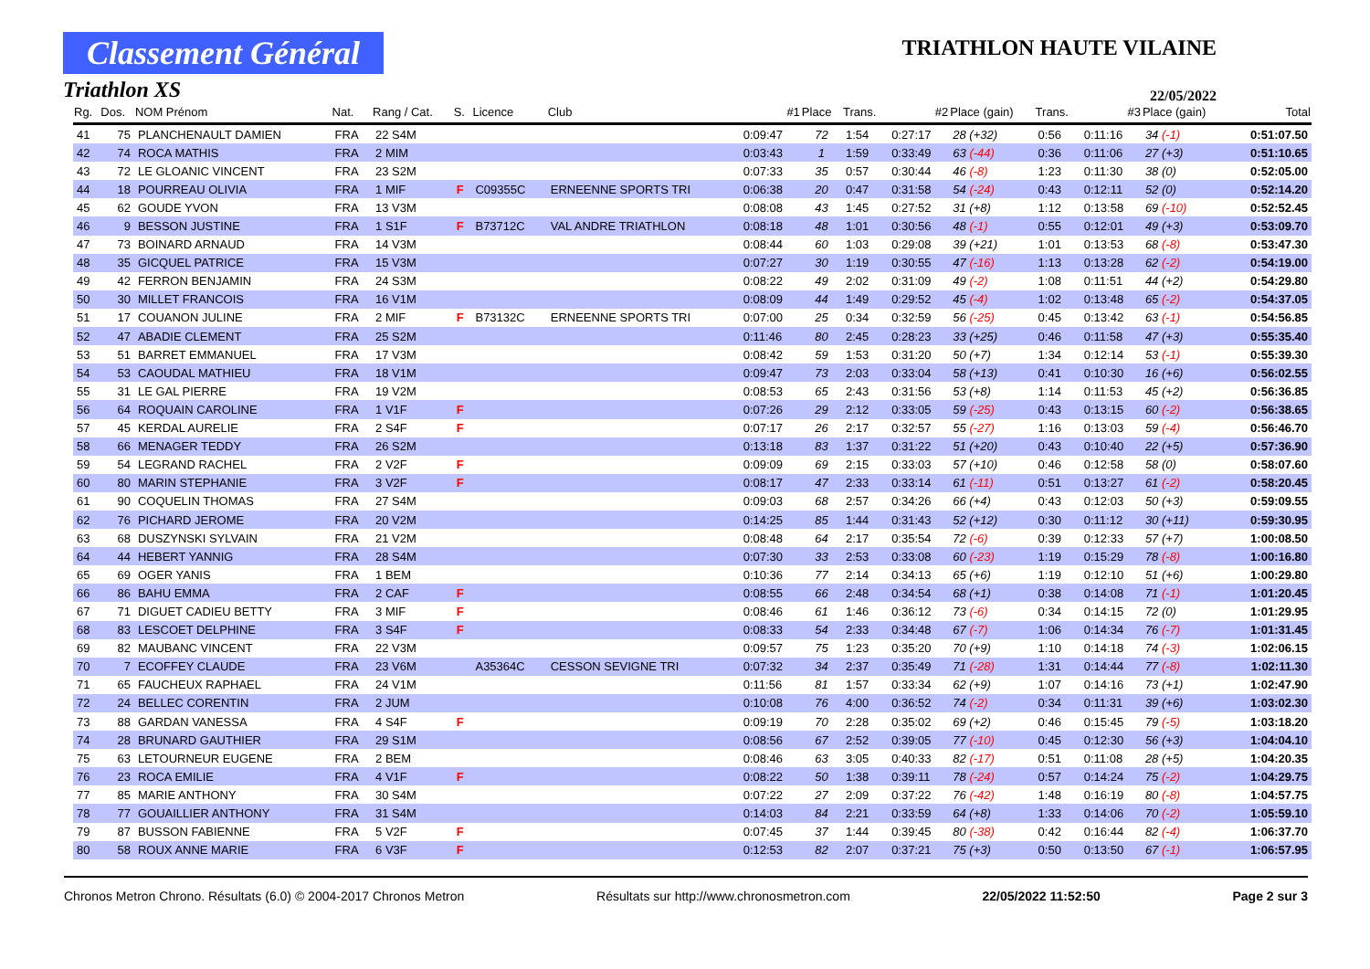Classement Général
Triathlon XS
TRIATHLON HAUTE VILAINE
22/05/2022
| Rg. | Dos. | NOM Prénom | Nat. | Rang / Cat. | S. | Licence | Club | #1 | Place | Trans. | #2 | Place (gain) | Trans. | #3 | Place (gain) | Total |
| --- | --- | --- | --- | --- | --- | --- | --- | --- | --- | --- | --- | --- | --- | --- | --- | --- |
| 41 | 75 | PLANCHENAULT DAMIEN | FRA | 22 S4M | | | | 0:09:47 | 72 | 1:54 | 0:27:17 | 28 (+32) | 0:56 | 0:11:16 | 34 (-1) | 0:51:07.50 |
| 42 | 74 | ROCA MATHIS | FRA | 2 MIM | | | | 0:03:43 | 1 | 1:59 | 0:33:49 | 63 (-44) | 0:36 | 0:11:06 | 27 (+3) | 0:51:10.65 |
| 43 | 72 | LE GLOANIC VINCENT | FRA | 23 S2M | | | | 0:07:33 | 35 | 0:57 | 0:30:44 | 46 (-8) | 1:23 | 0:11:30 | 38 (0) | 0:52:05.00 |
| 44 | 18 | POURREAU OLIVIA | FRA | 1 MIF | F | C09355C | ERNEENNE SPORTS TRI | 0:06:38 | 20 | 0:47 | 0:31:58 | 54 (-24) | 0:43 | 0:12:11 | 52 (0) | 0:52:14.20 |
| 45 | 62 | GOUDE YVON | FRA | 13 V3M | | | | 0:08:08 | 43 | 1:45 | 0:27:52 | 31 (+8) | 1:12 | 0:13:58 | 69 (-10) | 0:52:52.45 |
| 46 | 9 | BESSON JUSTINE | FRA | 1 S1F | F | B73712C | VAL ANDRE TRIATHLON | 0:08:18 | 48 | 1:01 | 0:30:56 | 48 (-1) | 0:55 | 0:12:01 | 49 (+3) | 0:53:09.70 |
| 47 | 73 | BOINARD ARNAUD | FRA | 14 V3M | | | | 0:08:44 | 60 | 1:03 | 0:29:08 | 39 (+21) | 1:01 | 0:13:53 | 68 (-8) | 0:53:47.30 |
| 48 | 35 | GICQUEL PATRICE | FRA | 15 V3M | | | | 0:07:27 | 30 | 1:19 | 0:30:55 | 47 (-16) | 1:13 | 0:13:28 | 62 (-2) | 0:54:19.00 |
| 49 | 42 | FERRON BENJAMIN | FRA | 24 S3M | | | | 0:08:22 | 49 | 2:02 | 0:31:09 | 49 (-2) | 1:08 | 0:11:51 | 44 (+2) | 0:54:29.80 |
| 50 | 30 | MILLET FRANCOIS | FRA | 16 V1M | | | | 0:08:09 | 44 | 1:49 | 0:29:52 | 45 (-4) | 1:02 | 0:13:48 | 65 (-2) | 0:54:37.05 |
| 51 | 17 | COUANON JULINE | FRA | 2 MIF | F | B73132C | ERNEENNE SPORTS TRI | 0:07:00 | 25 | 0:34 | 0:32:59 | 56 (-25) | 0:45 | 0:13:42 | 63 (-1) | 0:54:56.85 |
| 52 | 47 | ABADIE CLEMENT | FRA | 25 S2M | | | | 0:11:46 | 80 | 2:45 | 0:28:23 | 33 (+25) | 0:46 | 0:11:58 | 47 (+3) | 0:55:35.40 |
| 53 | 51 | BARRET EMMANUEL | FRA | 17 V3M | | | | 0:08:42 | 59 | 1:53 | 0:31:20 | 50 (+7) | 1:34 | 0:12:14 | 53 (-1) | 0:55:39.30 |
| 54 | 53 | CAOUDAL MATHIEU | FRA | 18 V1M | | | | 0:09:47 | 73 | 2:03 | 0:33:04 | 58 (+13) | 0:41 | 0:10:30 | 16 (+6) | 0:56:02.55 |
| 55 | 31 | LE GAL PIERRE | FRA | 19 V2M | | | | 0:08:53 | 65 | 2:43 | 0:31:56 | 53 (+8) | 1:14 | 0:11:53 | 45 (+2) | 0:56:36.85 |
| 56 | 64 | ROQUAIN CAROLINE | FRA | 1 V1F | F | | | 0:07:26 | 29 | 2:12 | 0:33:05 | 59 (-25) | 0:43 | 0:13:15 | 60 (-2) | 0:56:38.65 |
| 57 | 45 | KERDAL AURELIE | FRA | 2 S4F | F | | | 0:07:17 | 26 | 2:17 | 0:32:57 | 55 (-27) | 1:16 | 0:13:03 | 59 (-4) | 0:56:46.70 |
| 58 | 66 | MENAGER TEDDY | FRA | 26 S2M | | | | 0:13:18 | 83 | 1:37 | 0:31:22 | 51 (+20) | 0:43 | 0:10:40 | 22 (+5) | 0:57:36.90 |
| 59 | 54 | LEGRAND RACHEL | FRA | 2 V2F | F | | | 0:09:09 | 69 | 2:15 | 0:33:03 | 57 (+10) | 0:46 | 0:12:58 | 58 (0) | 0:58:07.60 |
| 60 | 80 | MARIN STEPHANIE | FRA | 3 V2F | F | | | 0:08:17 | 47 | 2:33 | 0:33:14 | 61 (-11) | 0:51 | 0:13:27 | 61 (-2) | 0:58:20.45 |
| 61 | 90 | COQUELIN THOMAS | FRA | 27 S4M | | | | 0:09:03 | 68 | 2:57 | 0:34:26 | 66 (+4) | 0:43 | 0:12:03 | 50 (+3) | 0:59:09.55 |
| 62 | 76 | PICHARD JEROME | FRA | 20 V2M | | | | 0:14:25 | 85 | 1:44 | 0:31:43 | 52 (+12) | 0:30 | 0:11:12 | 30 (+11) | 0:59:30.95 |
| 63 | 68 | DUSZYNSKI SYLVAIN | FRA | 21 V2M | | | | 0:08:48 | 64 | 2:17 | 0:35:54 | 72 (-6) | 0:39 | 0:12:33 | 57 (+7) | 1:00:08.50 |
| 64 | 44 | HEBERT YANNIG | FRA | 28 S4M | | | | 0:07:30 | 33 | 2:53 | 0:33:08 | 60 (-23) | 1:19 | 0:15:29 | 78 (-8) | 1:00:16.80 |
| 65 | 69 | OGER YANIS | FRA | 1 BEM | | | | 0:10:36 | 77 | 2:14 | 0:34:13 | 65 (+6) | 1:19 | 0:12:10 | 51 (+6) | 1:00:29.80 |
| 66 | 86 | BAHU EMMA | FRA | 2 CAF | F | | | 0:08:55 | 66 | 2:48 | 0:34:54 | 68 (+1) | 0:38 | 0:14:08 | 71 (-1) | 1:01:20.45 |
| 67 | 71 | DIGUET CADIEU BETTY | FRA | 3 MIF | F | | | 0:08:46 | 61 | 1:46 | 0:36:12 | 73 (-6) | 0:34 | 0:14:15 | 72 (0) | 1:01:29.95 |
| 68 | 83 | LESCOET DELPHINE | FRA | 3 S4F | F | | | 0:08:33 | 54 | 2:33 | 0:34:48 | 67 (-7) | 1:06 | 0:14:34 | 76 (-7) | 1:01:31.45 |
| 69 | 82 | MAUBANC VINCENT | FRA | 22 V3M | | | | 0:09:57 | 75 | 1:23 | 0:35:20 | 70 (+9) | 1:10 | 0:14:18 | 74 (-3) | 1:02:06.15 |
| 70 | 7 | ECOFFEY CLAUDE | FRA | 23 V6M | | A35364C | CESSON SEVIGNE TRI | 0:07:32 | 34 | 2:37 | 0:35:49 | 71 (-28) | 1:31 | 0:14:44 | 77 (-8) | 1:02:11.30 |
| 71 | 65 | FAUCHEUX RAPHAEL | FRA | 24 V1M | | | | 0:11:56 | 81 | 1:57 | 0:33:34 | 62 (+9) | 1:07 | 0:14:16 | 73 (+1) | 1:02:47.90 |
| 72 | 24 | BELLEC CORENTIN | FRA | 2 JUM | | | | 0:10:08 | 76 | 4:00 | 0:36:52 | 74 (-2) | 0:34 | 0:11:31 | 39 (+6) | 1:03:02.30 |
| 73 | 88 | GARDAN VANESSA | FRA | 4 S4F | F | | | 0:09:19 | 70 | 2:28 | 0:35:02 | 69 (+2) | 0:46 | 0:15:45 | 79 (-5) | 1:03:18.20 |
| 74 | 28 | BRUNARD GAUTHIER | FRA | 29 S1M | | | | 0:08:56 | 67 | 2:52 | 0:39:05 | 77 (-10) | 0:45 | 0:12:30 | 56 (+3) | 1:04:04.10 |
| 75 | 63 | LETOURNEUR EUGENE | FRA | 2 BEM | | | | 0:08:46 | 63 | 3:05 | 0:40:33 | 82 (-17) | 0:51 | 0:11:08 | 28 (+5) | 1:04:20.35 |
| 76 | 23 | ROCA EMILIE | FRA | 4 V1F | F | | | 0:08:22 | 50 | 1:38 | 0:39:11 | 78 (-24) | 0:57 | 0:14:24 | 75 (-2) | 1:04:29.75 |
| 77 | 85 | MARIE ANTHONY | FRA | 30 S4M | | | | 0:07:22 | 27 | 2:09 | 0:37:22 | 76 (-42) | 1:48 | 0:16:19 | 80 (-8) | 1:04:57.75 |
| 78 | 77 | GOUAILLIER ANTHONY | FRA | 31 S4M | | | | 0:14:03 | 84 | 2:21 | 0:33:59 | 64 (+8) | 1:33 | 0:14:06 | 70 (-2) | 1:05:59.10 |
| 79 | 87 | BUSSON FABIENNE | FRA | 5 V2F | F | | | 0:07:45 | 37 | 1:44 | 0:39:45 | 80 (-38) | 0:42 | 0:16:44 | 82 (-4) | 1:06:37.70 |
| 80 | 58 | ROUX ANNE MARIE | FRA | 6 V3F | F | | | 0:12:53 | 82 | 2:07 | 0:37:21 | 75 (+3) | 0:50 | 0:13:50 | 67 (-1) | 1:06:57.95 |
Chronos Metron Chrono. Résultats (6.0) © 2004-2017 Chronos Metron Résultats sur http://www.chronosmetron.com 22/05/2022 11:52:50 Page 2 sur 3